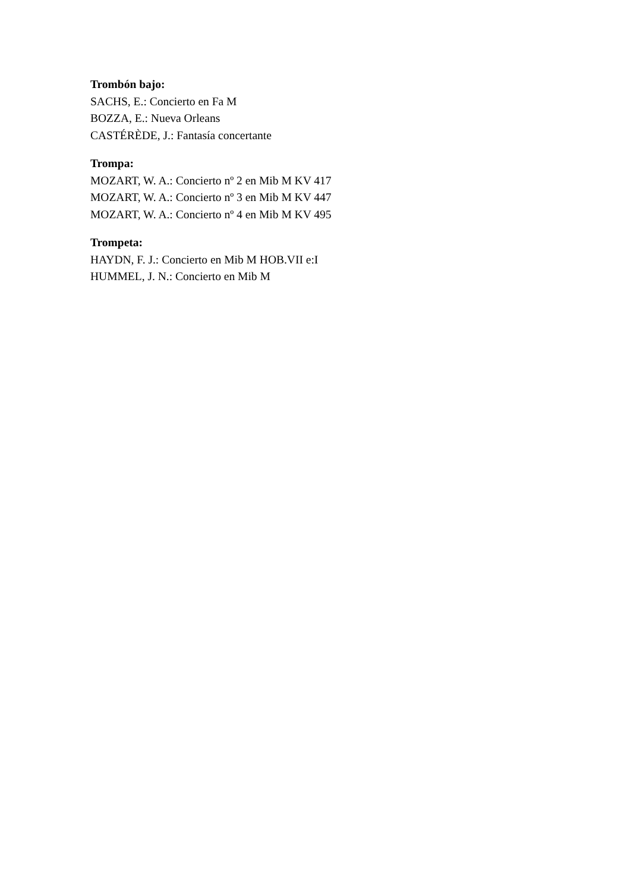Trombón bajo:
SACHS, E.: Concierto en Fa M
BOZZA, E.: Nueva Orleans
CASTÉRÈDE, J.: Fantasía concertante
Trompa:
MOZART, W. A.: Concierto nº 2 en Mib M KV 417
MOZART, W. A.: Concierto nº 3 en Mib M KV 447
MOZART, W. A.: Concierto nº 4 en Mib M KV 495
Trompeta:
HAYDN, F. J.: Concierto en Mib M HOB.VII e:I
HUMMEL, J. N.: Concierto en Mib M